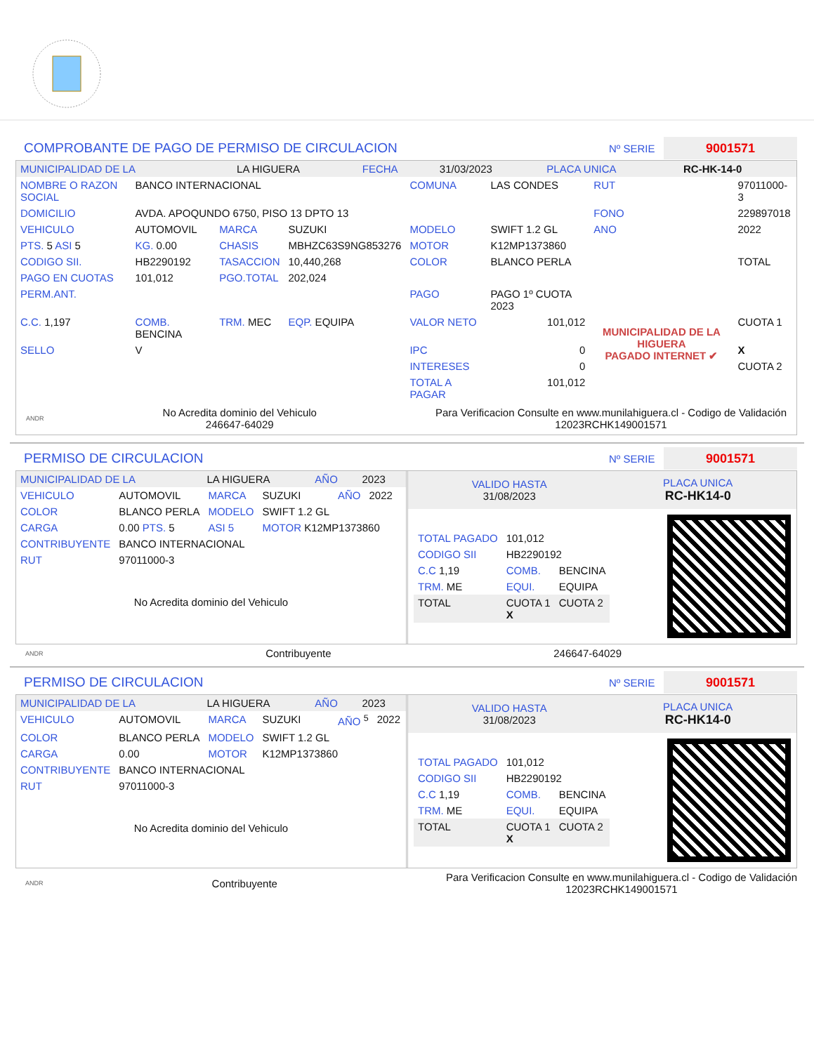COMPROBANTE DE PAGO DE PERMISO DE CIRCULACION Nº SERIE 9001571
| MUNICIPALIDAD DE LA | LA HIGUERA | FECHA | 31/03/2023 | PLACA UNICA | RC-HK-14-0 |
| NOMBRE O RAZON SOCIAL | BANCO INTERNACIONAL | | | COMUNA | LAS CONDES | RUT | 97011000-3 |
| DOMICILIO | AVDA. APOQUNDO 6750, PISO 13 DPTO 13 | | | | | FONO | 229897018 |
| VEHICULO | AUTOMOVIL | MARCA | SUZUKI | MODELO | SWIFT 1.2 GL | ANO | 2022 |
| PTS. 5 ASI 5 | KG. 0.00 | CHASIS | MBHZC63S9NG853276 | MOTOR | K12MP1373860 | | |
| CODIGO SII. | HB2290192 | TASACCION | 10,440,268 | COLOR | BLANCO PERLA | | TOTAL |
| PAGO EN CUOTAS | 101,012 | PGO.TOTAL | 202,024 | | | | |
| PERM.ANT. | | | | PAGO | PAGO 1º CUOTA 2023 | MUNICIPALIDAD DE LA HIGUERA PAGADO INTERNET ✔ | |
| C.C. 1,197 | COMB. BENCINA | TRM. MEC | EQP. EQUIPA | VALOR NETO | 101,012 | | CUOTA 1 |
| SELLO | V | | | IPC | 0 | | X |
| | | | | INTERESES | 0 | | CUOTA 2 |
| | | | | TOTAL A PAGAR | 101,012 | | |
ANDR No Acredita dominio del Vehiculo
246647-64029 Para Verificacion Consulte en www.munilahiguera.cl - Codigo de Validación
12023RCHK149001571
PERMISO DE CIRCULACION Nº SERIE 9001571
| MUNICIPALIDAD DE LA | LA HIGUERA | AÑO | 2023 |
| VEHICULO | AUTOMOVIL | MARCA | SUZUKI | AÑO | 2022 |
| COLOR | BLANCO PERLA | MODELO | SWIFT 1.2 GL | | |
| CARGA | 0.00 PTS. 5 | ASI 5 | MOTOR K12MP1373860 | | |
| CONTRIBUYENTE | BANCO INTERNACIONAL | | | | |
| RUT | 97011000-3 | | | | |
No Acredita dominio del Vehiculo
VALIDO HASTA
31/08/2023 PLACA UNICA
RC-HK14-0
| TOTAL PAGADO | 101,012 | |
| CODIGO SII | HB2290192 | |
| C.C 1,19 | COMB. | BENCINA |
| TRM. ME | EQUI. | EQUIPA |
| TOTAL | CUOTA 1 X | CUOTA 2 |
ANDR Contribuyente 246647-64029
PERMISO DE CIRCULACION Nº SERIE 9001571
| MUNICIPALIDAD DE LA | LA HIGUERA | AÑO | 2023 |
| VEHICULO | AUTOMOVIL | MARCA | SUZUKI | AÑO <sup>5</sup> | 2022 |
| COLOR | BLANCO PERLA | MODELO | SWIFT 1.2 GL | | |
| CARGA | 0.00 | MOTOR | K12MP1373860 | | |
| CONTRIBUYENTE | BANCO INTERNACIONAL | | | | |
| RUT | 97011000-3 | | | | |
No Acredita dominio del Vehiculo
VALIDO HASTA
31/08/2023 PLACA UNICA
RC-HK14-0
| TOTAL PAGADO | 101,012 | |
| CODIGO SII | HB2290192 | |
| C.C 1,19 | COMB. | BENCINA |
| TRM. ME | EQUI. | EQUIPA |
| TOTAL | CUOTA 1 X | CUOTA 2 |
ANDR Contribuyente Para Verificacion Consulte en www.munilahiguera.cl - Codigo de Validación
12023RCHK149001571